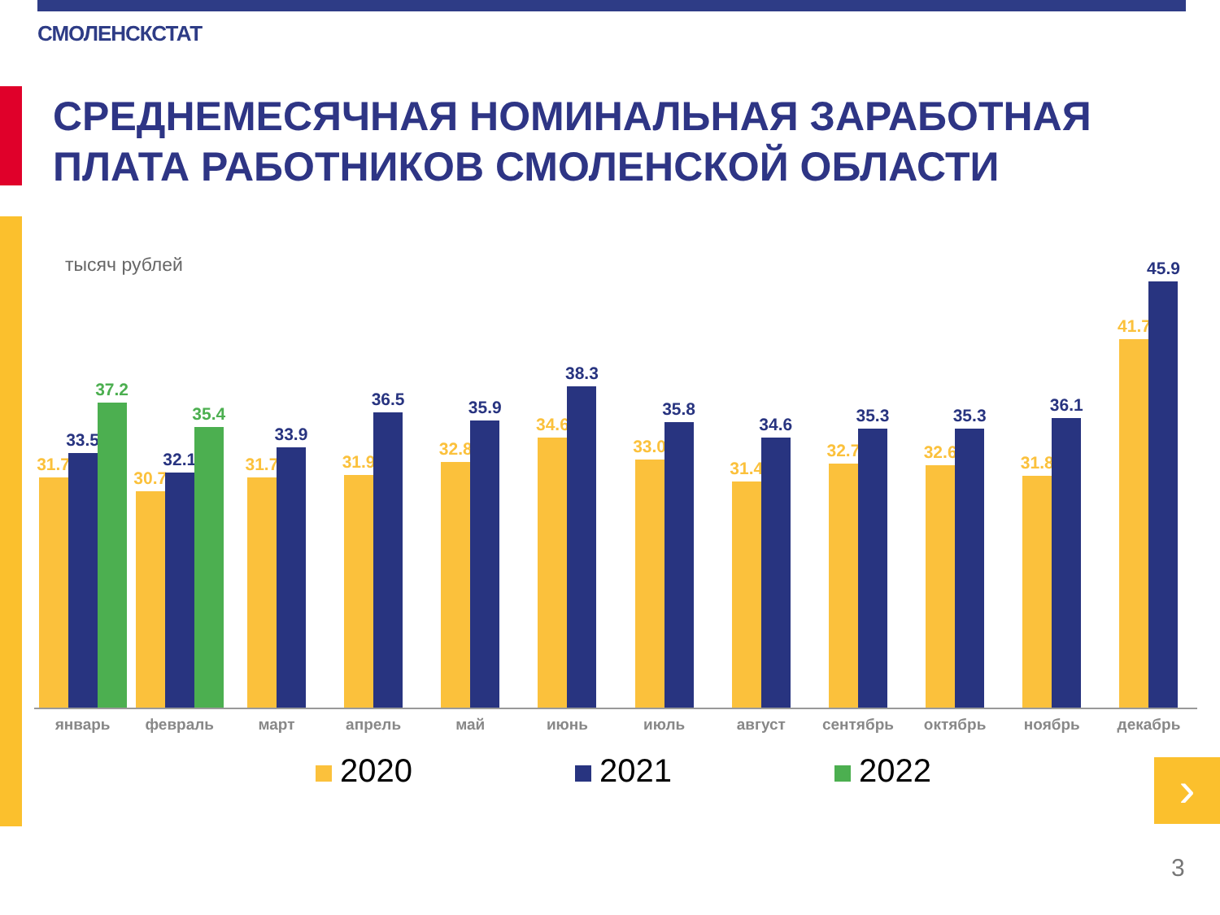СМОЛЕНСКСТАТ
СРЕДНЕМЕСЯЧНАЯ НОМИНАЛЬНАЯ ЗАРАБОТНАЯ
ПЛАТА РАБОТНИКОВ СМОЛЕНСКОЙ ОБЛАСТИ
тысяч рублей
31.7
33.5
37.2
30.7
32.1
35.4
31.7
33.9
31.9
36.5
32.8
35.9
34.6
38.3
33.0
35.8
31.4
34.6
32.7
35.3
32.6
35.3
31.8
36.1
41.7
45.9
январь февраль март апрель май июнь июль август сентябрь октябрь ноябрь декабрь
2020 2021 2022 ›
3